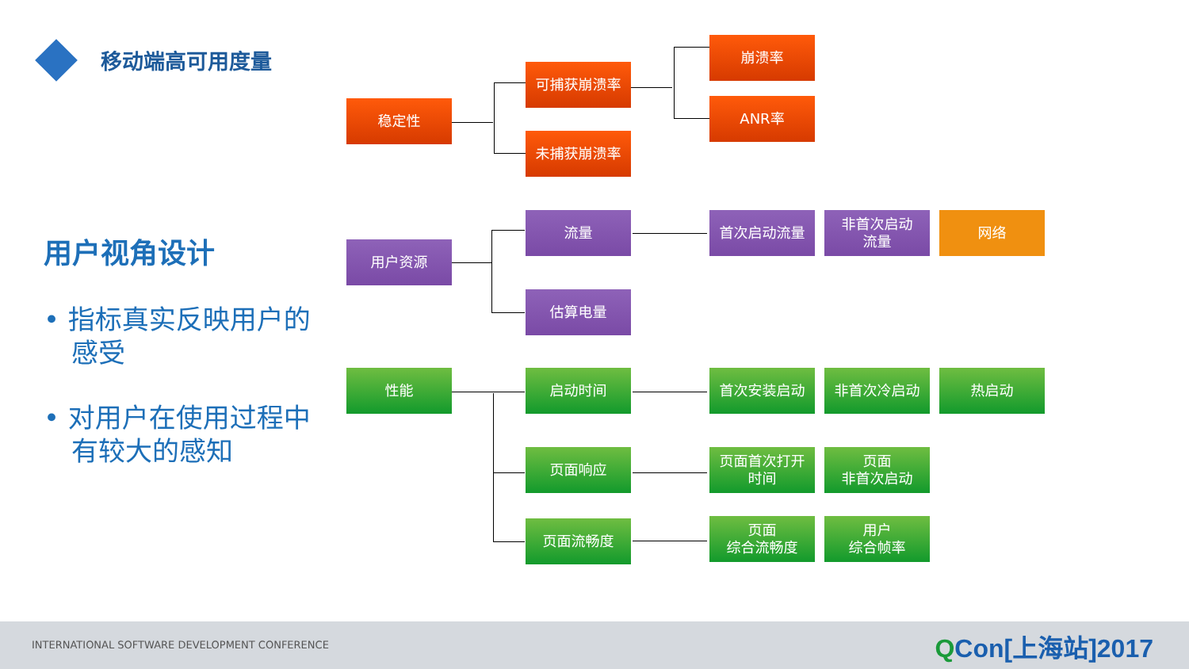移动端高可用度量
用户视角设计
• 指标真实反映用户的感受
• 对用户在使用过程中有较大的感知
崩溃率
可捕获崩溃率
稳定性 ANR率
未捕获崩溃率
流量 首次启动流量
非首次启动
流量
网络
用户资源
估算电量
性能 启动时间 首次安装启动 非首次冷启动 热启动
页面响应
页面首次打开
时间
页面
非首次启动
页面流畅度
页面
综合流畅度
用户
综合帧率
INTERNATIONAL SOFTWARE DEVELOPMENT CONFERENCE QCon[上海站]2017